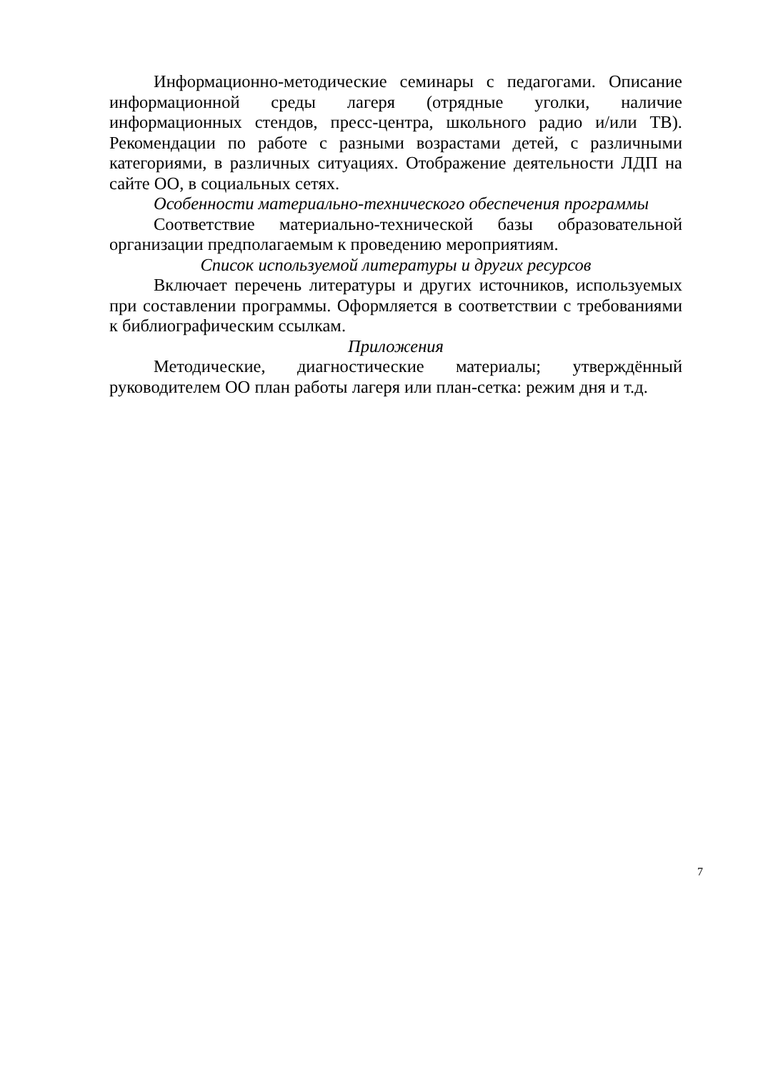Информационно-методические семинары с педагогами. Описание информационной среды лагеря (отрядные уголки, наличие информационных стендов, пресс-центра, школьного радио и/или ТВ). Рекомендации по работе с разными возрастами детей, с различными категориями, в различных ситуациях. Отображение деятельности ЛДП на сайте ОО, в социальных сетях.
Особенности материально-технического обеспечения программы
Соответствие материально-технической базы образовательной организации предполагаемым к проведению мероприятиям.
Список используемой литературы и других ресурсов
Включает перечень литературы и других источников, используемых при составлении программы. Оформляется в соответствии с требованиями к библиографическим ссылкам.
Приложения
Методические, диагностические материалы; утверждённый руководителем ОО план работы лагеря или план-сетка: режим дня и т.д.
7